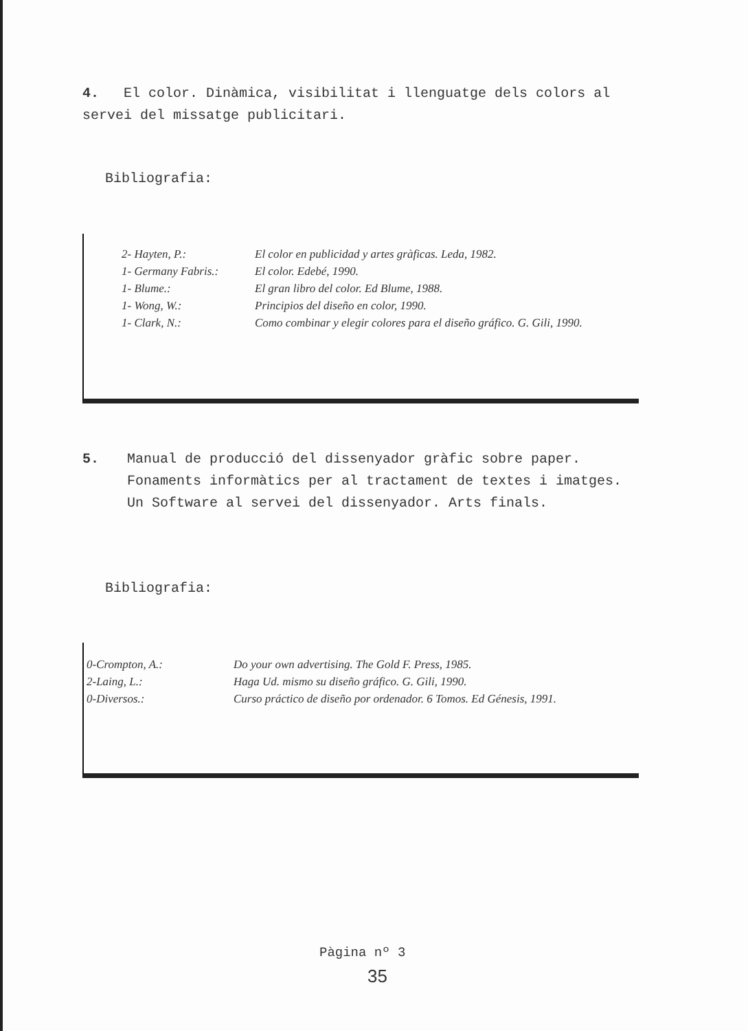4. El color. Dinàmica, visibilitat i llenguatge dels colors al servei del missatge publicitari.
Bibliografia:
| 2- Hayten, P.: | El color en publicidad y artes gràficas. Leda, 1982. |
| 1- Germany Fabris.: | El color. Edebé, 1990. |
| 1- Blume.: | El gran libro del color. Ed Blume, 1988. |
| 1- Wong, W.: | Principios del diseño en color, 1990. |
| 1- Clark, N.: | Como combinar y elegir colores para el diseño gráfico. G. Gili, 1990. |
5. Manual de producció del dissenyador gràfic sobre paper. Fonaments informàtics per al tractament de textes i imatges. Un Software al servei del dissenyador. Arts finals.
Bibliografia:
| 0-Crompton, A.: | Do your own advertising. The Gold F. Press, 1985. |
| 2-Laing, L.: | Haga Ud. mismo su diseño gráfico. G. Gili, 1990. |
| 0-Diversos.: | Curso práctico de diseño por ordenador. 6 Tomos. Ed Génesis, 1991. |
Pàgina nº 3
35